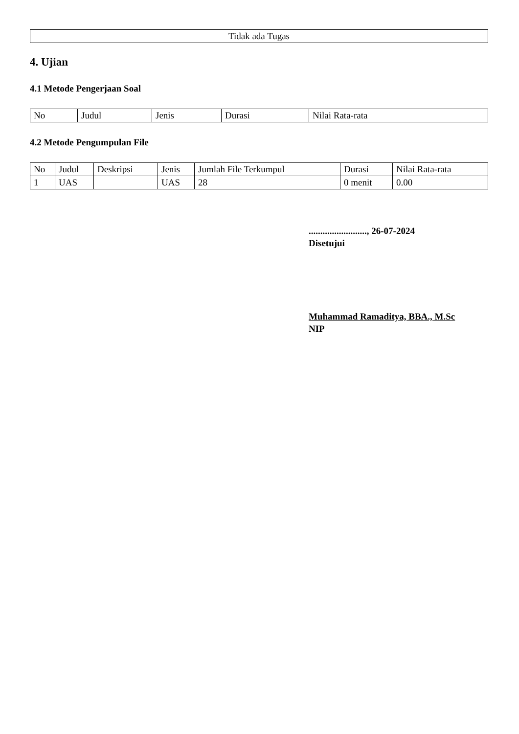| Tidak ada Tugas |
4. Ujian
4.1 Metode Pengerjaan Soal
| No | Judul | Jenis | Durasi | Nilai Rata-rata |
| --- | --- | --- | --- | --- |
4.2 Metode Pengumpulan File
| No | Judul | Deskripsi | Jenis | Jumlah File Terkumpul | Durasi | Nilai Rata-rata |
| --- | --- | --- | --- | --- | --- | --- |
| 1 | UAS | | UAS | 28 | 0 menit | 0.00 |
........................., 26-07-2024
Disetujui
Muhammad Ramaditya, BBA., M.Sc
NIP